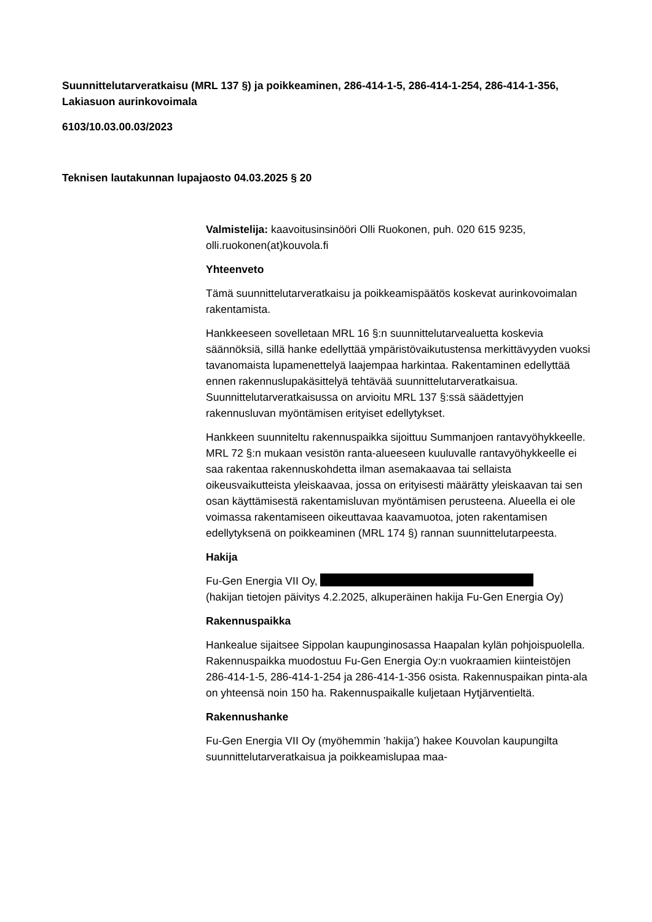Suunnittelutarveratkaisu (MRL 137 §) ja poikkeaminen, 286-414-1-5, 286-414-1-254, 286-414-1-356, Lakiasuon aurinkovoimala
6103/10.03.00.03/2023
Teknisen lautakunnan lupajaosto 04.03.2025 § 20
Valmistelija: kaavoitusinsinööri Olli Ruokonen, puh. 020 615 9235, olli.ruokonen(at)kouvola.fi
Yhteenveto
Tämä suunnittelutarveratkaisu ja poikkeamispäätös koskevat aurinkovoimalan rakentamista.
Hankkeeseen sovelletaan MRL 16 §:n suunnittelutarvealuetta koskevia säännöksiä, sillä hanke edellyttää ympäristövaikutustensa merkittävyyden vuoksi tavanomaista lupamenettelyä laajempaa harkintaa. Rakentaminen edellyttää ennen rakennuslupakäsittelyä tehtävää suunnittelutarveratkaisua. Suunnittelutarveratkaisussa on arvioitu MRL 137 §:ssä säädettyjen rakennusluvan myöntämisen erityiset edellytykset.
Hankkeen suunniteltu rakennuspaikka sijoittuu Summanjoen rantavyöhykkeelle. MRL 72 §:n mukaan vesistön ranta-alueeseen kuuluvalle rantavyöhykkeelle ei saa rakentaa rakennuskohdetta ilman asemakaavaa tai sellaista oikeusvaikutteista yleiskaavaa, jossa on erityisesti määrätty yleiskaavan tai sen osan käyttämisestä rakentamisluvan myöntämisen perusteena. Alueella ei ole voimassa rakentamiseen oikeuttavaa kaavamuotoa, joten rakentamisen edellytyksenä on poikkeaminen (MRL 174 §) rannan suunnittelutarpeesta.
Hakija
Fu-Gen Energia VII Oy,
(hakijan tietojen päivitys 4.2.2025, alkuperäinen hakija Fu-Gen Energia Oy)
Rakennuspaikka
Hankealue sijaitsee Sippolan kaupunginosassa Haapalan kylän pohjoispuolella. Rakennuspaikka muodostuu Fu-Gen Energia Oy:n vuokraamien kiinteistöjen 286-414-1-5, 286-414-1-254 ja 286-414-1-356 osista. Rakennuspaikan pinta-ala on yhteensä noin 150 ha. Rakennuspaikalle kuljetaan Hytjärventieltä.
Rakennushanke
Fu-Gen Energia VII Oy (myöhemmin ’hakija’) hakee Kouvolan kaupungilta suunnittelutarveratkaisua ja poikkeamislupaa maa-